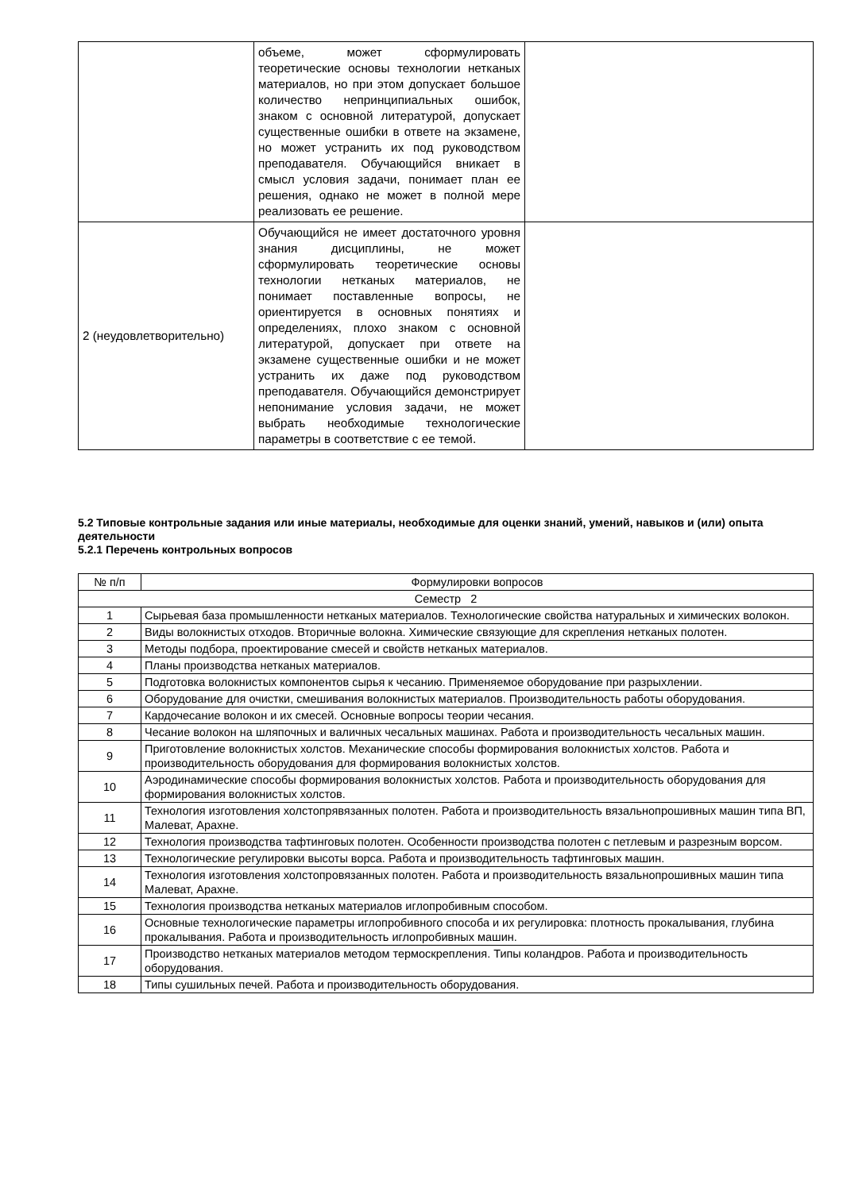| | объеме, может сформулировать теоретические основы технологии нетканых материалов, но при этом допускает большое количество непринципиальных ошибок, знаком с основной литературой, допускает существенные ошибки в ответе на экзамене, но может устранить их под руководством преподавателя. Обучающийся вникает в смысл условия задачи, понимает план ее решения, однако не может в полной мере реализовать ее решение. | |
| 2 (неудовлетворительно) | Обучающийся не имеет достаточного уровня знания дисциплины, не может сформулировать теоретические основы технологии нетканых материалов, не понимает поставленные вопросы, не ориентируется в основных понятиях и определениях, плохо знаком с основной литературой, допускает при ответе на экзамене существенные ошибки и не может устранить их даже под руководством преподавателя. Обучающийся демонстрирует непонимание условия задачи, не может выбрать необходимые технологические параметры в соответствие с ее темой. | |
5.2 Типовые контрольные задания или иные материалы, необходимые для оценки знаний, умений, навыков и (или) опыта деятельности
5.2.1 Перечень контрольных вопросов
| № п/п | Формулировки вопросов |
| --- | --- |
| Семестр 2 | |
| 1 | Сырьевая база промышленности нетканых материалов. Технологические свойства натуральных и химических волокон. |
| 2 | Виды волокнистых отходов. Вторичные волокна. Химические связующие для скрепления нетканых полотен. |
| 3 | Методы подбора, проектирование смесей и свойств нетканых материалов. |
| 4 | Планы производства нетканых материалов. |
| 5 | Подготовка волокнистых компонентов сырья к чесанию. Применяемое оборудование при разрыхлении. |
| 6 | Оборудование для очистки, смешивания волокнистых материалов. Производительность работы оборудования. |
| 7 | Кардочесание волокон и их смесей. Основные вопросы теории чесания. |
| 8 | Чесание волокон на шляпочных и валичных чесальных машинах. Работа и производительность чесальных машин. |
| 9 | Приготовление волокнистых холстов. Механические способы формирования волокнистых холстов. Работа и производительность оборудования для формирования волокнистых холстов. |
| 10 | Аэродинамические способы формирования волокнистых холстов. Работа и производительность оборудования для формирования волокнистых холстов. |
| 11 | Технология изготовления холстопрявязанных полотен. Работа и производительность вязальнопрошивных машин типа ВП, Малеват, Арахне. |
| 12 | Технология производства тафтинговых полотен. Особенности производства полотен с петлевым и разрезным ворсом. |
| 13 | Технологические регулировки высоты ворса. Работа и производительность тафтинговых машин. |
| 14 | Технология изготовления холстопровязанных полотен. Работа и производительность вязальнопрошивных машин типа Малеват, Арахне. |
| 15 | Технология производства нетканых материалов иглопробивным способом. |
| 16 | Основные технологические параметры иглопробивного способа и их регулировка: плотность прокалывания, глубина прокалывания. Работа и производительность иглопробивных машин. |
| 17 | Производство нетканых материалов методом термоскрепления. Типы коландров. Работа и производительность оборудования. |
| 18 | Типы сушильных печей. Работа и производительность оборудования. |